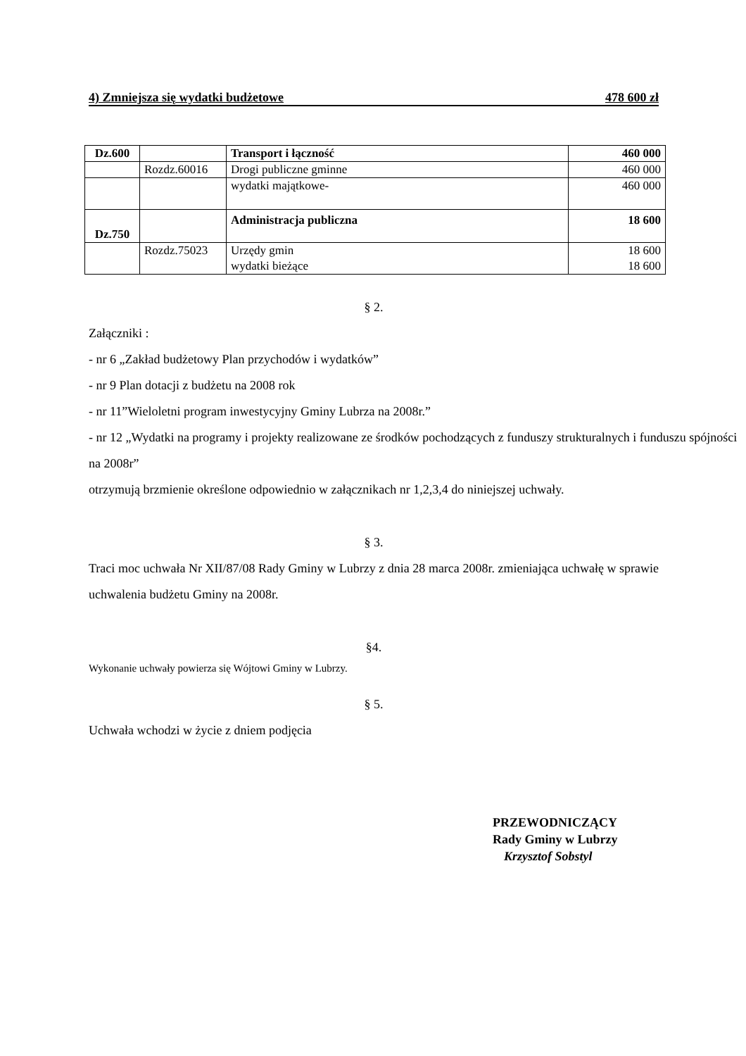4) Zmniejsza się wydatki budżetowe 478 600 zł
| Dz.600 | | Transport i łączność | 460 000 |
| | Rozdz.60016 | Drogi publiczne gminne | 460 000 |
| | | wydatki majątkowe- | 460 000 |
| Dz.750 | | Administracja publiczna | 18 600 |
| | Rozdz.75023 | Urzędy gmin wydatki bieżące | 18 600 18 600 |
§ 2.
Załączniki :
- nr 6 „Zakład budżetowy Plan przychodów i wydatków”
- nr 9 Plan dotacji z budżetu na 2008 rok
- nr 11”Wieloletni program inwestycyjny Gminy Lubrza na 2008r.”
- nr 12 „Wydatki na programy i projekty realizowane ze środków pochodzących z funduszy strukturalnych i funduszu spójności na 2008r”
otrzymują brzmienie określone odpowiednio w załącznikach nr 1,2,3,4 do niniejszej uchwały.
§ 3.
Traci moc uchwała Nr XII/87/08 Rady Gminy w Lubrzy z dnia 28 marca 2008r. zmieniająca uchwałę w sprawie uchwalenia budżetu Gminy na 2008r.
§4.
Wykonanie uchwały powierza się Wójtowi Gminy w Lubrzy.
§ 5.
Uchwała wchodzi w życie z dniem podjęcia
PRZEWODNICZĄCY
Rady Gminy w Lubrzy
Krzysztof Sobstyl